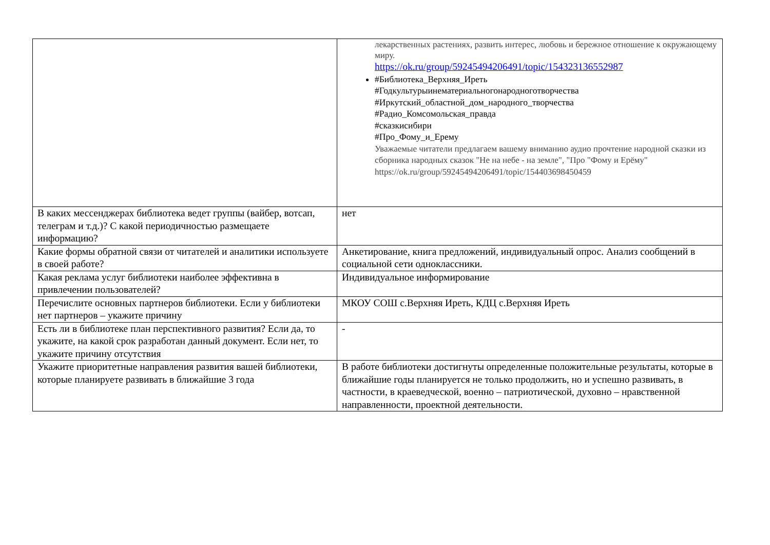| | лекарственных растениях, развить интерес, любовь и бережное отношение к окружающему миру. https://ok.ru/group/59245494206491/topic/154323136552987 #Библиотека_Верхняя_Иреть #Годкультурыинематериальногонародноготворчества #Иркутский_областной_дом_народного_творчества #Радио_Комсомольская_правда #сказкисибири #Про_Фому_и_Ерему Уважаемые читатели предлагаем вашему вниманию аудио прочтение народной сказки из сборника народных сказок "Не на небе - на земле", "Про "Фому и Ерёму" https://ok.ru/group/59245494206491/topic/154403698450459 |
| В каких мессенджерах библиотека ведет группы (вайбер, вотсап, телеграм и т.д.)? С какой периодичностью размещаете информацию? | нет |
| Какие формы обратной связи от читателей и аналитики используете в своей работе? | Анкетирование, книга предложений, индивидуальный опрос. Анализ сообщений в социальной сети одноклассники. |
| Какая реклама услуг библиотеки наиболее эффективна в привлечении пользователей? | Индивидуальное информирование |
| Перечислите основных партнеров библиотеки. Если у библиотеки нет партнеров – укажите причину | МКОУ СОШ с.Верхняя Иреть, КДЦ с.Верхняя Иреть |
| Есть ли в библиотеке план перспективного развития? Если да, то укажите, на какой срок разработан данный документ. Если нет, то укажите причину отсутствия | - |
| Укажите приоритетные направления развития вашей библиотеки, которые планируете развивать в ближайшие 3 года | В работе библиотеки достигнуты определенные положительные результаты, которые в ближайшие годы планируется не только продолжить, но и успешно развивать, в частности, в краеведческой, военно – патриотической, духовно – нравственной направленности, проектной деятельности. |